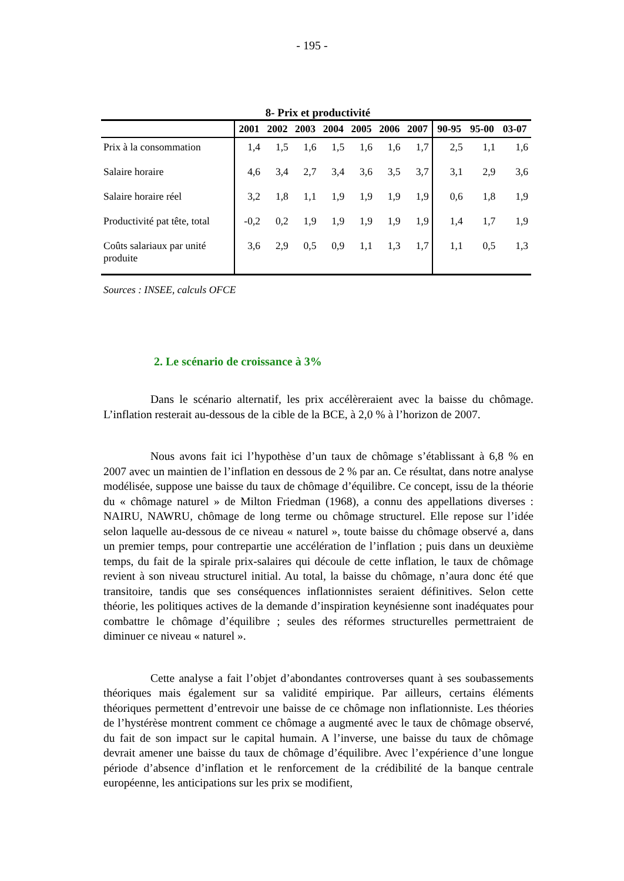- 195 -
8- Prix et productivité
| | 2001 | 2002 | 2003 | 2004 | 2005 | 2006 | 2007 | 90-95 | 95-00 | 03-07 |
| --- | --- | --- | --- | --- | --- | --- | --- | --- | --- | --- |
| Prix à la consommation | 1,4 | 1,5 | 1,6 | 1,5 | 1,6 | 1,6 | 1,7 | 2,5 | 1,1 | 1,6 |
| Salaire horaire | 4,6 | 3,4 | 2,7 | 3,4 | 3,6 | 3,5 | 3,7 | 3,1 | 2,9 | 3,6 |
| Salaire horaire réel | 3,2 | 1,8 | 1,1 | 1,9 | 1,9 | 1,9 | 1,9 | 0,6 | 1,8 | 1,9 |
| Productivité pat tête, total | -0,2 | 0,2 | 1,9 | 1,9 | 1,9 | 1,9 | 1,9 | 1,4 | 1,7 | 1,9 |
| Coûts salariaux par unité produite | 3,6 | 2,9 | 0,5 | 0,9 | 1,1 | 1,3 | 1,7 | 1,1 | 0,5 | 1,3 |
Sources : INSEE, calculs OFCE
2. Le scénario de croissance à 3%
Dans le scénario alternatif, les prix accélèreraient avec la baisse du chômage. L’inflation resterait au-dessous de la cible de la BCE, à 2,0 % à l’horizon de 2007.
Nous avons fait ici l’hypothèse d’un taux de chômage s’établissant à 6,8 % en 2007 avec un maintien de l’inflation en dessous de 2 % par an. Ce résultat, dans notre analyse modélisée, suppose une baisse du taux de chômage d’équilibre. Ce concept, issu de la théorie du « chômage naturel » de Milton Friedman (1968), a connu des appellations diverses : NAIRU, NAWRU, chômage de long terme ou chômage structurel. Elle repose sur l’idée selon laquelle au-dessous de ce niveau « naturel », toute baisse du chômage observé a, dans un premier temps, pour contrepartie une accélération de l’inflation ; puis dans un deuxième temps, du fait de la spirale prix-salaires qui découle de cette inflation, le taux de chômage revient à son niveau structurel initial. Au total, la baisse du chômage, n’aura donc été que transitoire, tandis que ses conséquences inflationnistes seraient définitives. Selon cette théorie, les politiques actives de la demande d’inspiration keynésienne sont inadéquates pour combattre le chômage d’équilibre ; seules des réformes structurelles permettraient de diminuer ce niveau « naturel ».
Cette analyse a fait l’objet d’abondantes controverses quant à ses soubassements théoriques mais également sur sa validité empirique. Par ailleurs, certains éléments théoriques permettent d’entrevoir une baisse de ce chômage non inflationniste. Les théories de l’hystérèse montrent comment ce chômage a augmenté avec le taux de chômage observé, du fait de son impact sur le capital humain. A l’inverse, une baisse du taux de chômage devrait amener une baisse du taux de chômage d’équilibre. Avec l’expérience d’une longue période d’absence d’inflation et le renforcement de la crédibilité de la banque centrale européenne, les anticipations sur les prix se modifient,